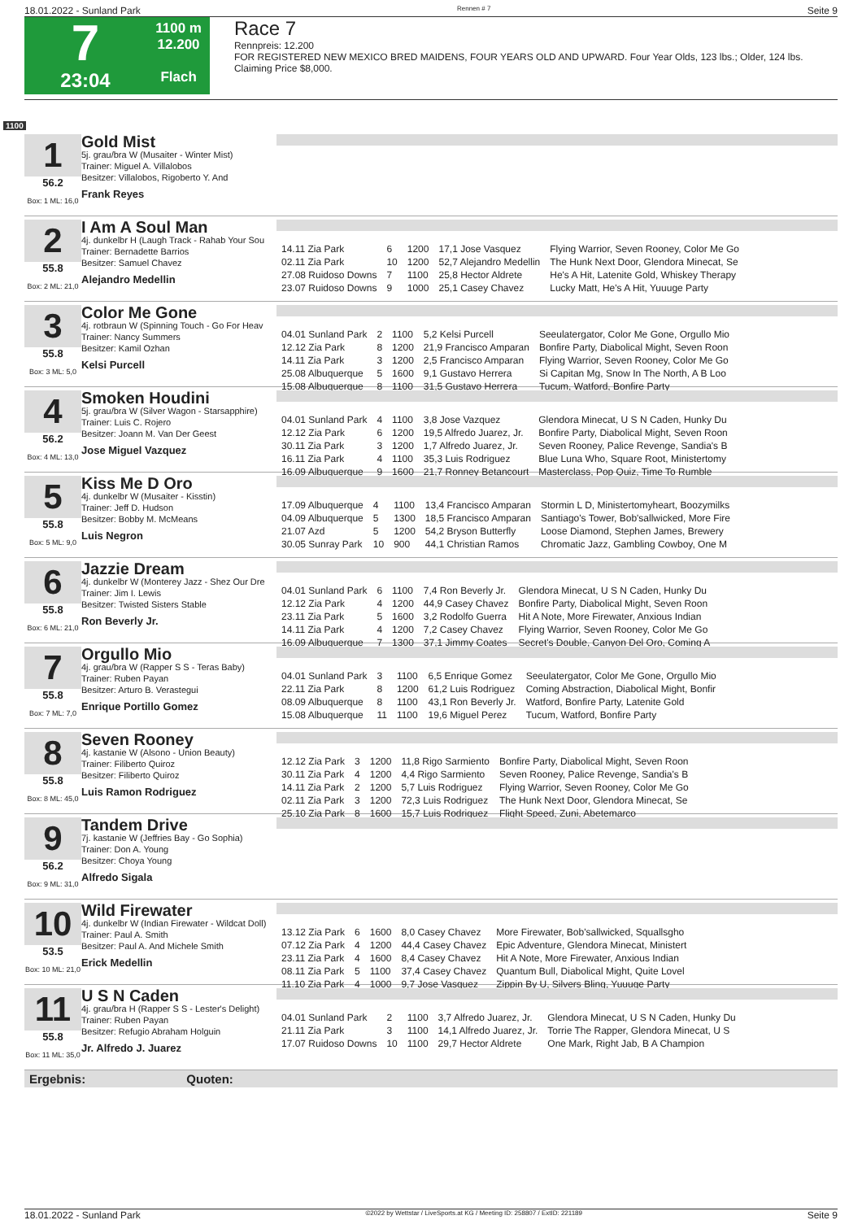18.01.2022 - Sunland Park Rennen # 7 Seite 9
7
23:04
1100 m
12.200
Flach
Race 7
Rennpreis: 12.200
FOR REGISTERED NEW MEXICO BRED MAIDENS, FOUR YEARS OLD AND UPWARD. Four Year Olds, 123 lbs.; Older, 124 lbs. Claiming Price $8,000.
1100
1
56.2
Box: 1 ML: 16,0
Gold Mist
5j. grau/bra W (Musaiter - Winter Mist)
Trainer: Miguel A. Villalobos
Besitzer: Villalobos, Rigoberto Y. And
Frank Reyes
2
55.8
Box: 2 ML: 21,0
I Am A Soul Man
4j. dunkelbr H (Laugh Track - Rahab Your Sou
Trainer: Bernadette Barrios
Besitzer: Samuel Chavez
Alejandro Medellin
| 14.11 Zia Park | 6 | 1200 | 17,1 Jose Vasquez | Flying Warrior, Seven Rooney, Color Me Go |
| 02.11 Zia Park | 10 | 1200 | 52,7 Alejandro Medellin | The Hunk Next Door, Glendora Minecat, Se |
| 27.08 Ruidoso Downs | 7 | 1100 | 25,8 Hector Aldrete | He's A Hit, Latenite Gold, Whiskey Therapy |
| 23.07 Ruidoso Downs | 9 | 1000 | 25,1 Casey Chavez | Lucky Matt, He's A Hit, Yuuuge Party |
3
55.8
Box: 3 ML: 5,0
Color Me Gone
4j. rotbraun W (Spinning Touch - Go For Heav
Trainer: Nancy Summers
Besitzer: Kamil Ozhan
Kelsi Purcell
| 04.01 Sunland Park | 2 | 1100 | 5,2 Kelsi Purcell | Seeulatergator, Color Me Gone, Orgullo Mio |
| 12.12 Zia Park | 8 | 1200 | 21,9 Francisco Amparan | Bonfire Party, Diabolical Might, Seven Roon |
| 14.11 Zia Park | 3 | 1200 | 2,5 Francisco Amparan | Flying Warrior, Seven Rooney, Color Me Go |
| 25.08 Albuquerque | 5 | 1600 | 9,1 Gustavo Herrera | Si Capitan Mg, Snow In The North, A B Loo |
| 15.08 Albuquerque | 8 | 1100 | 31,5 Gustavo Herrera | Tucum, Watford, Bonfire Party |
4
56.2
Box: 4 ML: 13,0
Smoken Houdini
5j. grau/bra W (Silver Wagon - Starsapphire)
Trainer: Luis C. Rojero
Besitzer: Joann M. Van Der Geest
Jose Miguel Vazquez
| 04.01 Sunland Park | 4 | 1100 | 3,8 Jose Vazquez | Glendora Minecat, U S N Caden, Hunky Du |
| 12.12 Zia Park | 6 | 1200 | 19,5 Alfredo Juarez, Jr. | Bonfire Party, Diabolical Might, Seven Roon |
| 30.11 Zia Park | 3 | 1200 | 1,7 Alfredo Juarez, Jr. | Seven Rooney, Palice Revenge, Sandia's B |
| 16.11 Zia Park | 4 | 1100 | 35,3 Luis Rodriguez | Blue Luna Who, Square Root, Ministertomy |
| 16.09 Albuquerque | 9 | 1600 | 21,7 Ronney Betancourt | Masterclass, Pop Quiz, Time To Rumble |
5
55.8
Box: 5 ML: 9,0
Kiss Me D Oro
4j. dunkelbr W (Musaiter - Kisstin)
Trainer: Jeff D. Hudson
Besitzer: Bobby M. McMeans
Luis Negron
| 17.09 Albuquerque | 4 | 1100 | 13,4 Francisco Amparan | Stormin L D, Ministertomyheart, Boozymilks |
| 04.09 Albuquerque | 5 | 1300 | 18,5 Francisco Amparan | Santiago's Tower, Bob'sallwicked, More Fire |
| 21.07 Azd | 5 | 1200 | 54,2 Bryson Butterfly | Loose Diamond, Stephen James, Brewery |
| 30.05 Sunray Park | 10 | 900 | 44,1 Christian Ramos | Chromatic Jazz, Gambling Cowboy, One M |
6
55.8
Box: 6 ML: 21,0
Jazzie Dream
4j. dunkelbr W (Monterey Jazz - Shez Our Dre
Trainer: Jim I. Lewis
Besitzer: Twisted Sisters Stable
Ron Beverly Jr.
| 04.01 Sunland Park | 6 | 1100 | 7,4 Ron Beverly Jr. | Glendora Minecat, U S N Caden, Hunky Du |
| 12.12 Zia Park | 4 | 1200 | 44,9 Casey Chavez | Bonfire Party, Diabolical Might, Seven Roon |
| 23.11 Zia Park | 5 | 1600 | 3,2 Rodolfo Guerra | Hit A Note, More Firewater, Anxious Indian |
| 14.11 Zia Park | 4 | 1200 | 7,2 Casey Chavez | Flying Warrior, Seven Rooney, Color Me Go |
| 16.09 Albuquerque | 7 | 1300 | 37,1 Jimmy Coates | Secret's Double, Canyon Del Oro, Coming A |
7
55.8
Box: 7 ML: 7,0
Orgullo Mio
4j. grau/bra W (Rapper S S - Teras Baby)
Trainer: Ruben Payan
Besitzer: Arturo B. Verastegui
Enrique Portillo Gomez
| 04.01 Sunland Park | 3 | 1100 | 6,5 Enrique Gomez | Seeulatergator, Color Me Gone, Orgullo Mio |
| 22.11 Zia Park | 8 | 1200 | 61,2 Luis Rodriguez | Coming Abstraction, Diabolical Might, Bonfir |
| 08.09 Albuquerque | 8 | 1100 | 43,1 Ron Beverly Jr. | Watford, Bonfire Party, Latenite Gold |
| 15.08 Albuquerque | 11 | 1100 | 19,6 Miguel Perez | Tucum, Watford, Bonfire Party |
8
55.8
Box: 8 ML: 45,0
Seven Rooney
4j. kastanie W (Alsono - Union Beauty)
Trainer: Filiberto Quiroz
Besitzer: Filiberto Quiroz
Luis Ramon Rodriguez
| 12.12 Zia Park | 3 | 1200 | 11,8 Rigo Sarmiento | Bonfire Party, Diabolical Might, Seven Roon |
| 30.11 Zia Park | 4 | 1200 | 4,4 Rigo Sarmiento | Seven Rooney, Palice Revenge, Sandia's B |
| 14.11 Zia Park | 2 | 1200 | 5,7 Luis Rodriguez | Flying Warrior, Seven Rooney, Color Me Go |
| 02.11 Zia Park | 3 | 1200 | 72,3 Luis Rodriguez | The Hunk Next Door, Glendora Minecat, Se |
| 25.10 Zia Park | 8 | 1600 | 15,7 Luis Rodriguez | Flight Speed, Zuni, Abetemarco |
9
56.2
Box: 9 ML: 31,0
Tandem Drive
7j. kastanie W (Jeffries Bay - Go Sophia)
Trainer: Don A. Young
Besitzer: Choya Young
Alfredo Sigala
10
53.5
Box: 10 ML: 21,0
Wild Firewater
4j. dunkelbr W (Indian Firewater - Wildcat Doll)
Trainer: Paul A. Smith
Besitzer: Paul A. And Michele Smith
Erick Medellin
| 13.12 Zia Park | 6 | 1600 | 8,0 Casey Chavez | More Firewater, Bob'sallwicked, Squallsgho |
| 07.12 Zia Park | 4 | 1200 | 44,4 Casey Chavez | Epic Adventure, Glendora Minecat, Ministert |
| 23.11 Zia Park | 4 | 1600 | 8,4 Casey Chavez | Hit A Note, More Firewater, Anxious Indian |
| 08.11 Zia Park | 5 | 1100 | 37,4 Casey Chavez | Quantum Bull, Diabolical Might, Quite Lovel |
| 11.10 Zia Park | 4 | 1000 | 9,7 Jose Vasquez | Zippin By U, Silvers Bling, Yuuuge Party |
11
55.8
Box: 11 ML: 35,0
U S N Caden
4j. grau/bra H (Rapper S S - Lester's Delight)
Trainer: Ruben Payan
Besitzer: Refugio Abraham Holguin
Jr. Alfredo J. Juarez
| 04.01 Sunland Park | 2 | 1100 | 3,7 Alfredo Juarez, Jr. | Glendora Minecat, U S N Caden, Hunky Du |
| 21.11 Zia Park | 3 | 1100 | 14,1 Alfredo Juarez, Jr. | Torrie The Rapper, Glendora Minecat, U S |
| 17.07 Ruidoso Downs | 10 | 1100 | 29,7 Hector Aldrete | One Mark, Right Jab, B A Champion |
Ergebnis: Quoten:
18.01.2022 - Sunland Park ©2022 by Wettstar / LiveSports.at KG / Meeting ID: 258807 / ExtID: 221189 Seite 9